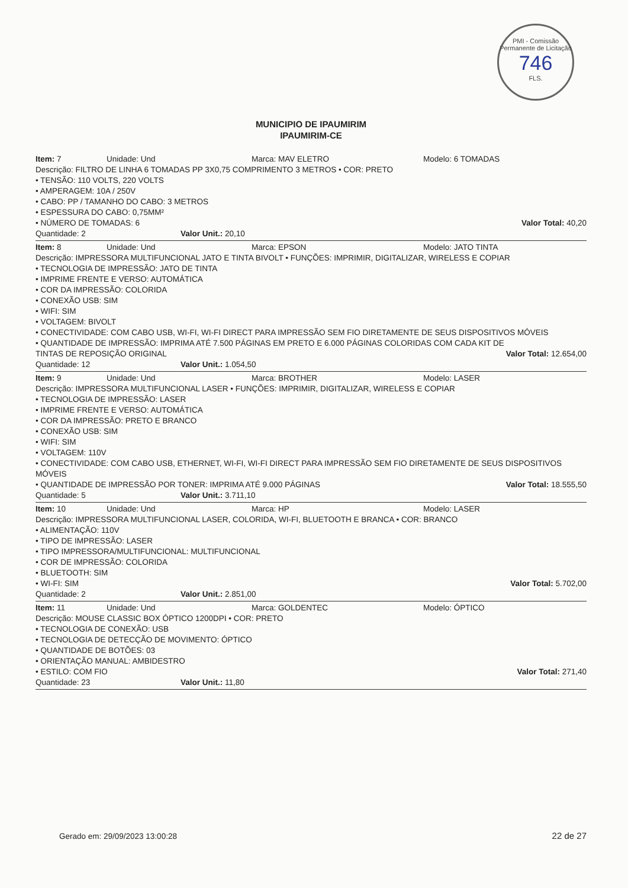PMI - Comissão Permanente de Licitação
746
FLS.
MUNICIPIO DE IPAUMIRIM
IPAUMIRIM-CE
Item: 7 Unidade: Und Marca: MAV ELETRO Modelo: 6 TOMADAS
Descrição: FILTRO DE LINHA 6 TOMADAS PP 3X0,75 COMPRIMENTO 3 METROS • COR: PRETO
• TENSÃO: 110 VOLTS, 220 VOLTS
• AMPERAGEM: 10A / 250V
• CABO: PP / TAMANHO DO CABO: 3 METROS
• ESPESSURA DO CABO: 0,75MM²
• NÚMERO DE TOMADAS: 6 Valor Total: 40,20
Quantidade: 2 Valor Unit.: 20,10
Item: 8 Unidade: Und Marca: EPSON Modelo: JATO TINTA
Descrição: IMPRESSORA MULTIFUNCIONAL JATO E TINTA BIVOLT • FUNÇÕES: IMPRIMIR, DIGITALIZAR, WIRELESS E COPIAR
• TECNOLOGIA DE IMPRESSÃO: JATO DE TINTA
• IMPRIME FRENTE E VERSO: AUTOMÁTICA
• COR DA IMPRESSÃO: COLORIDA
• CONEXÃO USB: SIM
• WIFI: SIM
• VOLTAGEM: BIVOLT
• CONECTIVIDADE: COM CABO USB, WI-FI, WI-FI DIRECT PARA IMPRESSÃO SEM FIO DIRETAMENTE DE SEUS DISPOSITIVOS MÓVEIS
• QUANTIDADE DE IMPRESSÃO: IMPRIMA ATÉ 7.500 PÁGINAS EM PRETO E 6.000 PÁGINAS COLORIDAS COM CADA KIT DE TINTAS DE REPOSIÇÃO ORIGINAL Valor Total: 12.654,00
Quantidade: 12 Valor Unit.: 1.054,50
Item: 9 Unidade: Und Marca: BROTHER Modelo: LASER
Descrição: IMPRESSORA MULTIFUNCIONAL LASER • FUNÇÕES: IMPRIMIR, DIGITALIZAR, WIRELESS E COPIAR
• TECNOLOGIA DE IMPRESSÃO: LASER
• IMPRIME FRENTE E VERSO: AUTOMÁTICA
• COR DA IMPRESSÃO: PRETO E BRANCO
• CONEXÃO USB: SIM
• WIFI: SIM
• VOLTAGEM: 110V
• CONECTIVIDADE: COM CABO USB, ETHERNET, WI-FI, WI-FI DIRECT PARA IMPRESSÃO SEM FIO DIRETAMENTE DE SEUS DISPOSITIVOS MÓVEIS
• QUANTIDADE DE IMPRESSÃO POR TONER: IMPRIMA ATÉ 9.000 PÁGINAS Valor Total: 18.555,50
Quantidade: 5 Valor Unit.: 3.711,10
Item: 10 Unidade: Und Marca: HP Modelo: LASER
Descrição: IMPRESSORA MULTIFUNCIONAL LASER, COLORIDA, WI-FI, BLUETOOTH E BRANCA • COR: BRANCO
• ALIMENTAÇÃO: 110V
• TIPO DE IMPRESSÃO: LASER
• TIPO IMPRESSORA/MULTIFUNCIONAL: MULTIFUNCIONAL
• COR DE IMPRESSÃO: COLORIDA
• BLUETOOTH: SIM
• WI-FI: SIM Valor Total: 5.702,00
Quantidade: 2 Valor Unit.: 2.851,00
Item: 11 Unidade: Und Marca: GOLDENTEC Modelo: ÓPTICO
Descrição: MOUSE CLASSIC BOX ÓPTICO 1200DPI • COR: PRETO
• TECNOLOGIA DE CONEXÃO: USB
• TECNOLOGIA DE DETECÇÃO DE MOVIMENTO: ÓPTICO
• QUANTIDADE DE BOTÕES: 03
• ORIENTAÇÃO MANUAL: AMBIDESTRO
• ESTILO: COM FIO Valor Total: 271,40
Quantidade: 23 Valor Unit.: 11,80
Gerado em: 29/09/2023 13:00:28 22 de 27